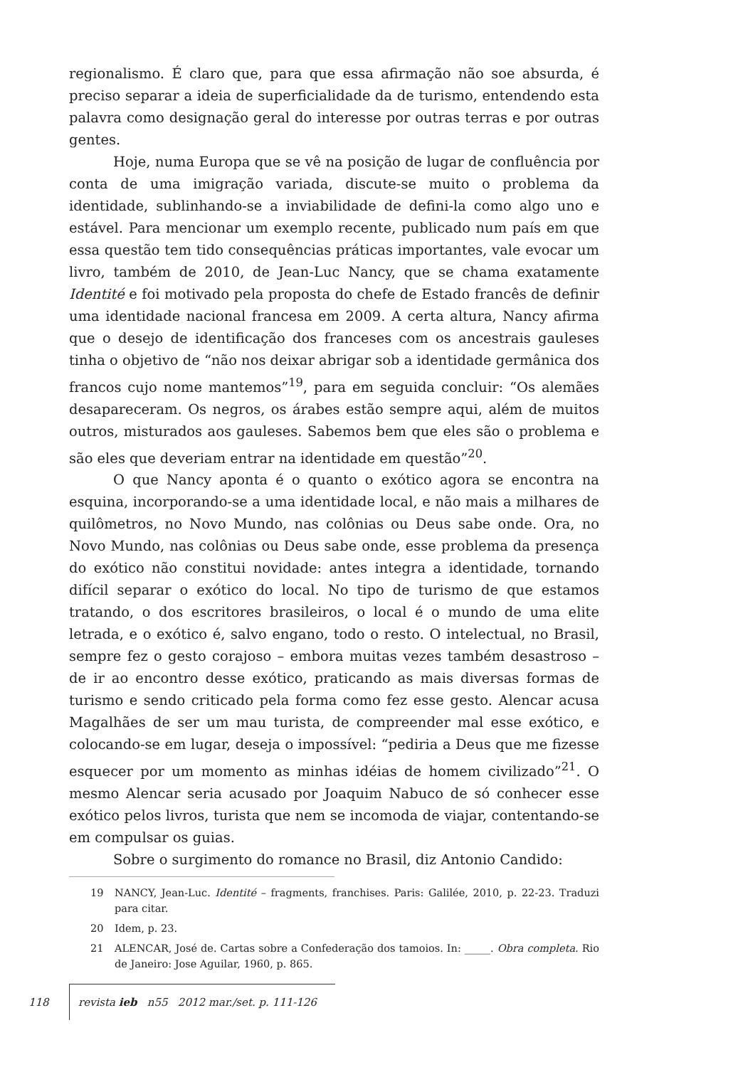regionalismo. É claro que, para que essa afirmação não soe absurda, é preciso separar a ideia de superficialidade da de turismo, entendendo esta palavra como designação geral do interesse por outras terras e por outras gentes.
Hoje, numa Europa que se vê na posição de lugar de confluência por conta de uma imigração variada, discute-se muito o problema da identidade, sublinhando-se a inviabilidade de defini-la como algo uno e estável. Para mencionar um exemplo recente, publicado num país em que essa questão tem tido consequências práticas importantes, vale evocar um livro, também de 2010, de Jean-Luc Nancy, que se chama exatamente Identité e foi motivado pela proposta do chefe de Estado francês de definir uma identidade nacional francesa em 2009. A certa altura, Nancy afirma que o desejo de identificação dos franceses com os ancestrais gauleses tinha o objetivo de “não nos deixar abrigar sob a identidade germânica dos francos cujo nome mantemos”<sup>19</sup>, para em seguida concluir: “Os alemães desapareceram. Os negros, os árabes estão sempre aqui, além de muitos outros, misturados aos gauleses. Sabemos bem que eles são o problema e são eles que deveriam entrar na identidade em questão”<sup>20</sup>.
O que Nancy aponta é o quanto o exótico agora se encontra na esquina, incorporando-se a uma identidade local, e não mais a milhares de quilômetros, no Novo Mundo, nas colônias ou Deus sabe onde. Ora, no Novo Mundo, nas colônias ou Deus sabe onde, esse problema da presença do exótico não constitui novidade: antes integra a identidade, tornando difícil separar o exótico do local. No tipo de turismo de que estamos tratando, o dos escritores brasileiros, o local é o mundo de uma elite letrada, e o exótico é, salvo engano, todo o resto. O intelectual, no Brasil, sempre fez o gesto corajoso – embora muitas vezes também desastroso – de ir ao encontro desse exótico, praticando as mais diversas formas de turismo e sendo criticado pela forma como fez esse gesto. Alencar acusa Magalhães de ser um mau turista, de compreender mal esse exótico, e colocando-se em lugar, deseja o impossível: “pediria a Deus que me fizesse esquecer por um momento as minhas idéias de homem civilizado”<sup>21</sup>. O mesmo Alencar seria acusado por Joaquim Nabuco de só conhecer esse exótico pelos livros, turista que nem se incomoda de viajar, contentando-se em compulsar os guias.
Sobre o surgimento do romance no Brasil, diz Antonio Candido:
19 NANCY, Jean-Luc. Identité – fragments, franchises. Paris: Galilée, 2010, p. 22-23. Traduzi para citar.
20 Idem, p. 23.
21 ALENCAR, José de. Cartas sobre a Confederação dos tamoios. In: _____. Obra completa. Rio de Janeiro: Jose Aguilar, 1960, p. 865.
118 revista ieb n55 2012 mar./set. p. 111-126